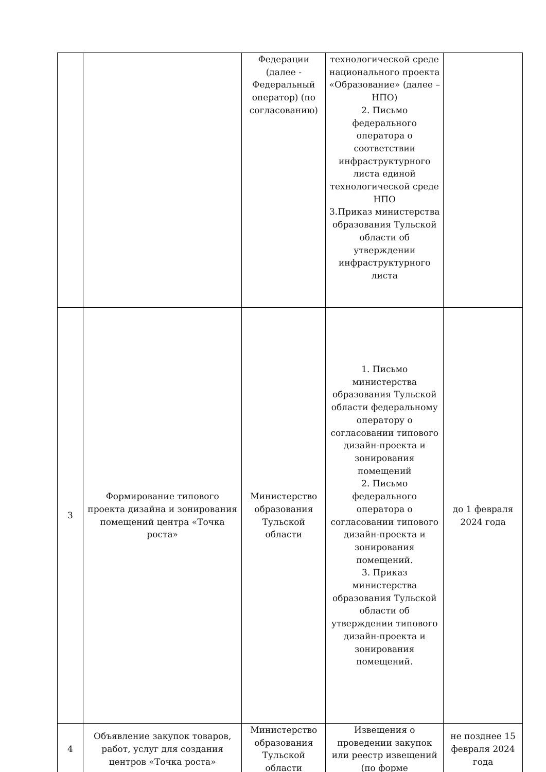| | | Федерации (далее - Федеральный оператор) (по согласованию) | технологической среде национального проекта «Образование» (далее – НПО) 2. Письмо федерального оператора о соответствии инфраструктурного листа единой технологической среде НПО 3.Приказ министерства образования Тульской области об утверждении инфраструктурного листа | |
| 3 | Формирование типового проекта дизайна и зонирования помещений центра «Точка роста» | Министерство образования Тульской области | 1. Письмо министерства образования Тульской области федеральному оператору о согласовании типового дизайн-проекта и зонирования помещений 2. Письмо федерального оператора о согласовании типового дизайн-проекта и зонирования помещений. 3. Приказ министерства образования Тульской области об утверждении типового дизайн-проекта и зонирования помещений. | до 1 февраля 2024 года |
| 4 | Объявление закупок товаров, работ, услуг для создания центров «Точка роста» | Министерство образования Тульской области | Извещения о проведении закупок или реестр извещений (по форме | не позднее 15 февраля 2024 года |